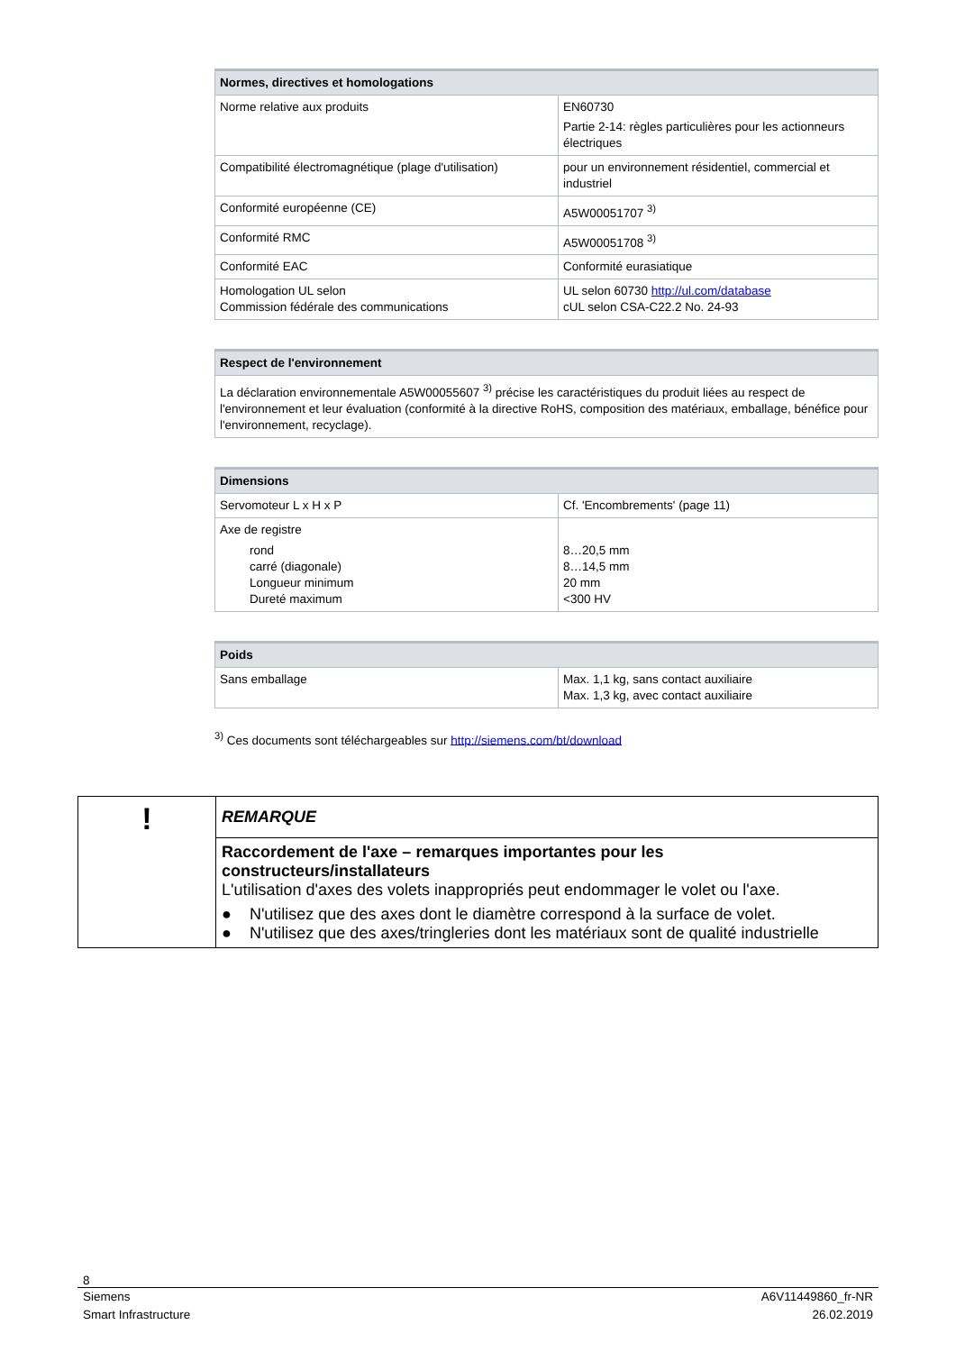| Normes, directives et homologations | |
| --- | --- |
| Norme relative aux produits | EN60730 Partie 2-14: règles particulières pour les actionneurs électriques |
| Compatibilité électromagnétique (plage d'utilisation) | pour un environnement résidentiel, commercial et industriel |
| Conformité européenne (CE) | A5W00051707 <sup>3)</sup> |
| Conformité RMC | A5W00051708 <sup>3)</sup> |
| Conformité EAC | Conformité eurasiatique |
| Homologation UL selon Commission fédérale des communications | UL selon 60730 http://ul.com/database cUL selon CSA-C22.2 No. 24-93 |
| Respect de l'environnement |
| --- |
| La déclaration environnementale A5W00055607 <sup>3)</sup> précise les caractéristiques du produit liées au respect de l'environnement et leur évaluation (conformité à la directive RoHS, composition des matériaux, emballage, bénéfice pour l'environnement, recyclage). |
| Dimensions | |
| --- | --- |
| Servomoteur L x H x P | Cf. 'Encombrements' (page 11) |
| Axe de registre rond carré (diagonale) Longueur minimum Dureté maximum | 8…20,5 mm 8…14,5 mm 20 mm <300 HV |
| Poids | |
| --- | --- |
| Sans emballage | Max. 1,1 kg, sans contact auxiliaire Max. 1,3 kg, avec contact auxiliaire |
<sup>3)</sup> Ces documents sont téléchargeables sur http://siemens.com/bt/download
| ! | REMARQUE |
| | Raccordement de l'axe – remarques importantes pour les constructeurs/installateurs L'utilisation d'axes des volets inappropriés peut endommager le volet ou l'axe. ● N'utilisez que des axes dont le diamètre correspond à la surface de volet. ● N'utilisez que des axes/tringleries dont les matériaux sont de qualité industrielle |
8
Siemens
Smart Infrastructure
A6V11449860_fr-NR
26.02.2019